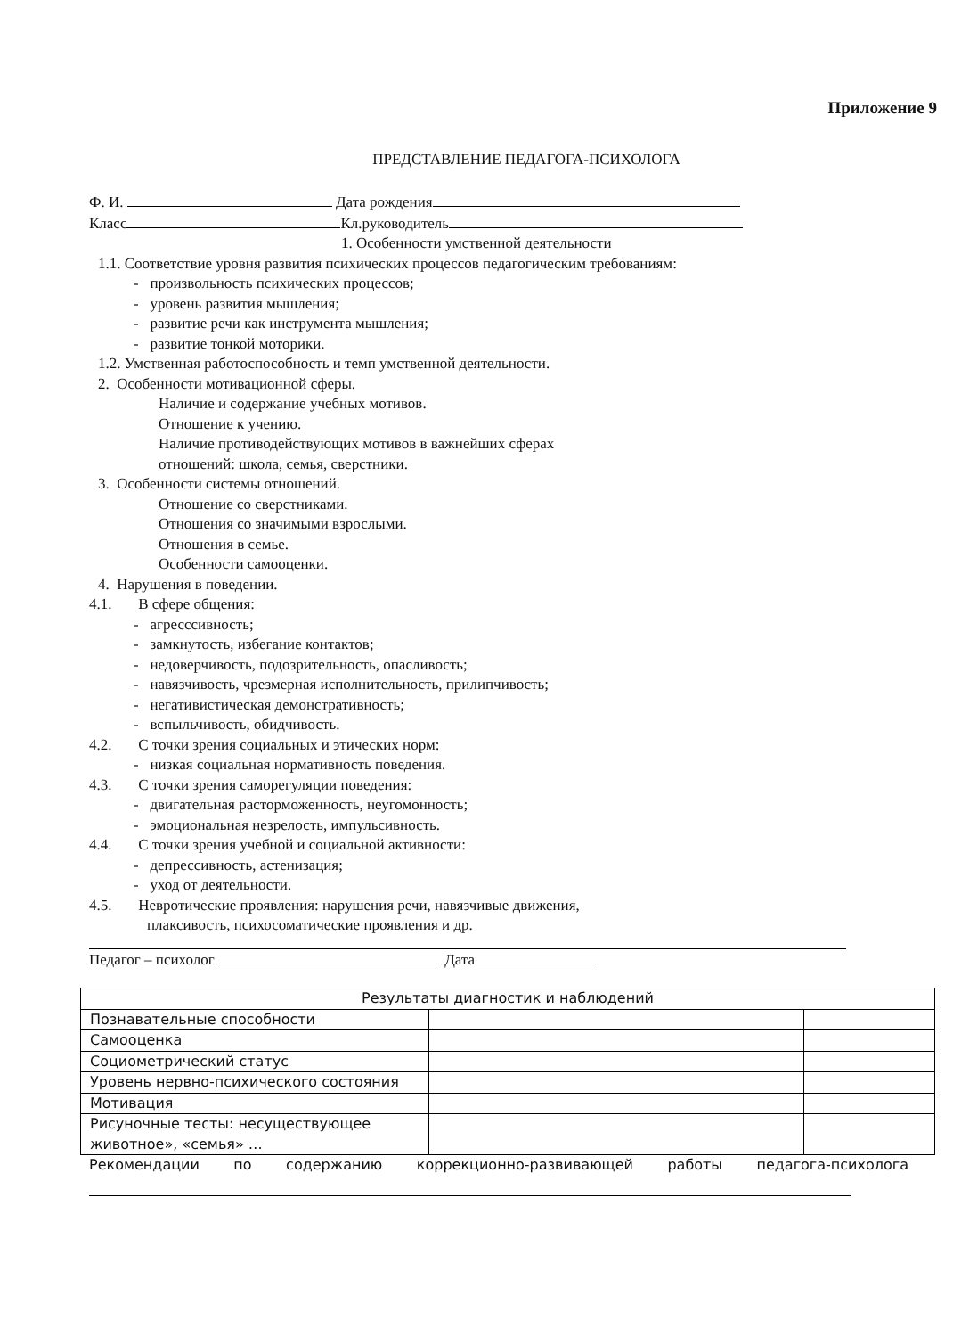Приложение 9
ПРЕДСТАВЛЕНИЕ ПЕДАГОГА-ПСИХОЛОГА
Ф. И. Дата рождения
Класс Кл.руководитель
1. Особенности умственной деятельности
1.1. Соответствие уровня развития психических процессов педагогическим требованиям:
- произвольность психических процессов;
- уровень развития мышления;
- развитие речи как инструмента мышления;
- развитие тонкой моторики.
1.2. Умственная работоспособность и темп умственной деятельности.
2. Особенности мотивационной сферы.
Наличие и содержание учебных мотивов.
Отношение к учению.
Наличие противодействующих мотивов в важнейших сферах
отношений: школа, семья, сверстники.
3. Особенности системы отношений.
Отношение со сверстниками.
Отношения со значимыми взрослыми.
Отношения в семье.
Особенности самооценки.
4. Нарушения в поведении.
4.1. В сфере общения:
- агресссивность;
- замкнутость, избегание контактов;
- недоверчивость, подозрительность, опасливость;
- навязчивость, чрезмерная исполнительность, прилипчивость;
- негативистическая демонстративность;
- вспыльчивость, обидчивость.
4.2. С точки зрения социальных и этических норм:
- низкая социальная нормативность поведения.
4.3. С точки зрения саморегуляции поведения:
- двигательная расторможенность, неугомонность;
- эмоциональная незрелость, импульсивность.
4.4. С точки зрения учебной и социальной активности:
- депрессивность, астенизация;
- уход от деятельности.
4.5. Невротические проявления: нарушения речи, навязчивые движения,
плаксивость, психосоматические проявления и др.
Педагог – психолог Дата
| Результаты диагностик и наблюдений | | |
| Познавательные способности | | |
| Самооценка | | |
| Социометрический статус | | |
| Уровень нервно-психического состояния | | |
| Мотивация | | |
| Рисуночные тесты: несуществующее животное», «семья» … | | |
Рекомендации по содержанию коррекционно-развивающей работы педагога-психолога